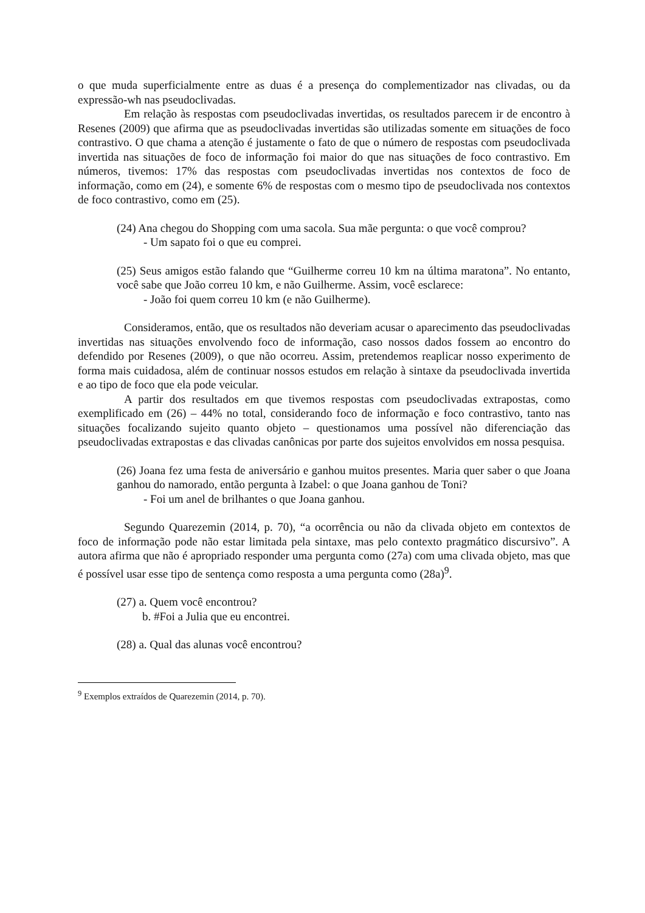o que muda superficialmente entre as duas é a presença do complementizador nas clivadas, ou da expressão-wh nas pseudoclivadas.
Em relação às respostas com pseudoclivadas invertidas, os resultados parecem ir de encontro à Resenes (2009) que afirma que as pseudoclivadas invertidas são utilizadas somente em situações de foco contrastivo. O que chama a atenção é justamente o fato de que o número de respostas com pseudoclivada invertida nas situações de foco de informação foi maior do que nas situações de foco contrastivo. Em números, tivemos: 17% das respostas com pseudoclivadas invertidas nos contextos de foco de informação, como em (24), e somente 6% de respostas com o mesmo tipo de pseudoclivada nos contextos de foco contrastivo, como em (25).
(24) Ana chegou do Shopping com uma sacola. Sua mãe pergunta: o que você comprou?
- Um sapato foi o que eu comprei.
(25) Seus amigos estão falando que “Guilherme correu 10 km na última maratona”. No entanto, você sabe que João correu 10 km, e não Guilherme. Assim, você esclarece:
- João foi quem correu 10 km (e não Guilherme).
Consideramos, então, que os resultados não deveriam acusar o aparecimento das pseudoclivadas invertidas nas situações envolvendo foco de informação, caso nossos dados fossem ao encontro do defendido por Resenes (2009), o que não ocorreu. Assim, pretendemos reaplicar nosso experimento de forma mais cuidadosa, além de continuar nossos estudos em relação à sintaxe da pseudoclivada invertida e ao tipo de foco que ela pode veicular.
A partir dos resultados em que tivemos respostas com pseudoclivadas extrapostas, como exemplificado em (26) – 44% no total, considerando foco de informação e foco contrastivo, tanto nas situações focalizando sujeito quanto objeto – questionamos uma possível não diferenciação das pseudoclivadas extrapostas e das clivadas canônicas por parte dos sujeitos envolvidos em nossa pesquisa.
(26) Joana fez uma festa de aniversário e ganhou muitos presentes. Maria quer saber o que Joana ganhou do namorado, então pergunta à Izabel: o que Joana ganhou de Toni?
- Foi um anel de brilhantes o que Joana ganhou.
Segundo Quarezemin (2014, p. 70), “a ocorrência ou não da clivada objeto em contextos de foco de informação pode não estar limitada pela sintaxe, mas pelo contexto pragmático discursivo”. A autora afirma que não é apropriado responder uma pergunta como (27a) com uma clivada objeto, mas que é possível usar esse tipo de sentença como resposta a uma pergunta como (28a)<sup>9</sup>.
(27) a. Quem você encontrou?
b. #Foi a Julia que eu encontrei.
(28) a. Qual das alunas você encontrou?
<sup>9</sup> Exemplos extraídos de Quarezemin (2014, p. 70).